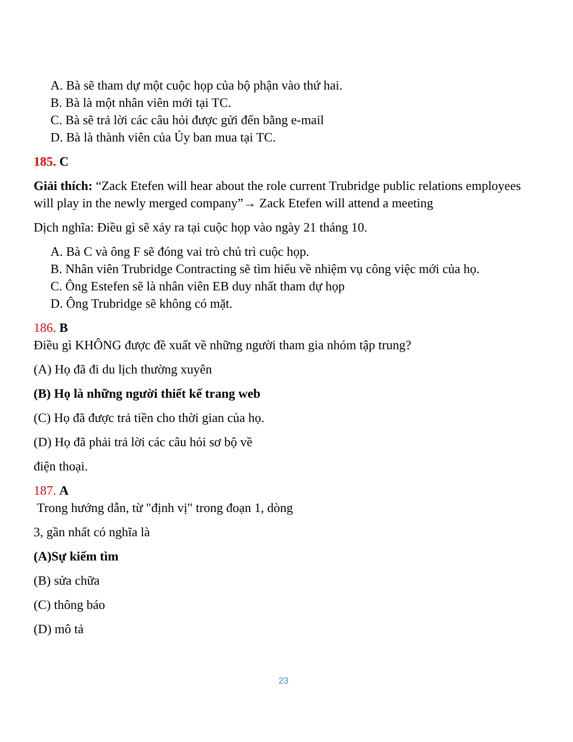A. Bà sẽ tham dự một cuộc họp của bộ phận vào thứ hai.
B. Bà là một nhân viên mới tại TC.
C. Bà sẽ trả lời các câu hỏi được gửi đến bằng e-mail
D. Bà là thành viên của Ủy ban mua tại TC.
185. C
Giải thích: “Zack Etefen will hear about the role current Trubridge public relations employees will play in the newly merged company”→ Zack Etefen will attend a meeting
Dịch nghĩa: Điều gì sẽ xảy ra tại cuộc họp vào ngày 21 tháng 10.
A. Bà C và ông F sẽ đóng vai trò chủ trì cuộc họp.
B. Nhân viên Trubridge Contracting sẽ tìm hiểu về nhiệm vụ công việc mới của họ.
C. Ông Estefen sẽ là nhân viên EB duy nhất tham dự họp
D. Ông Trubridge sẽ không có mặt.
186. B
Điều gì KHÔNG được đề xuất về những người tham gia nhóm tập trung?
(A) Họ đã đi du lịch thường xuyên
(B) Họ là những người thiết kế trang web
(C) Họ đã được trả tiền cho thời gian của họ.
(D) Họ đã phải trả lời các câu hỏi sơ bộ về
điện thoại.
187. A
Trong hướng dẫn, từ "định vị" trong đoạn 1, dòng
3, gần nhất có nghĩa là
(A)Sự kiếm tìm
(B) sửa chữa
(C) thông báo
(D) mô tả
23